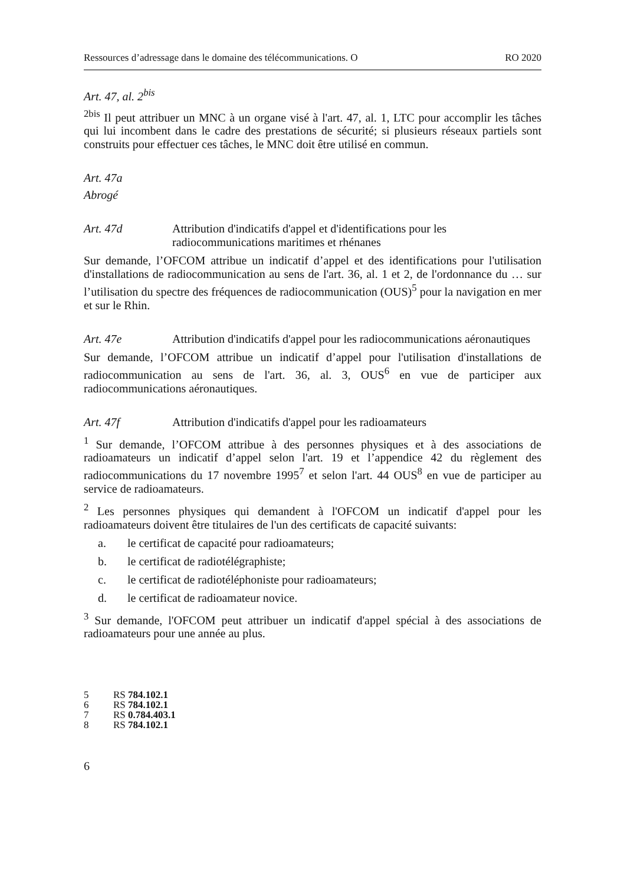Ressources d’adressage dans le domaine des télécommunications. O RO 2020
Art. 47, al. 2<sup>bis</sup>
<sup>2bis</sup> Il peut attribuer un MNC à un organe visé à l'art. 47, al. 1, LTC pour accomplir les tâches qui lui incombent dans le cadre des prestations de sécurité; si plusieurs réseaux partiels sont construits pour effectuer ces tâches, le MNC doit être utilisé en commun.
Art. 47a
Abrogé
Art. 47d Attribution d'indicatifs d'appel et d'identifications pour les radiocommunications maritimes et rhénanes
Sur demande, l’OFCOM attribue un indicatif d’appel et des identifications pour l'utilisation d'installations de radiocommunication au sens de l'art. 36, al. 1 et 2, de l'ordonnance du … sur l’utilisation du spectre des fréquences de radiocommunication (OUS)<sup>5</sup> pour la navigation en mer et sur le Rhin.
Art. 47e Attribution d'indicatifs d'appel pour les radiocommunications aéronautiques
Sur demande, l’OFCOM attribue un indicatif d’appel pour l'utilisation d'installations de radiocommunication au sens de l'art. 36, al. 3, OUS<sup>6</sup> en vue de participer aux radiocommunications aéronautiques.
Art. 47f Attribution d'indicatifs d'appel pour les radioamateurs
<sup>1</sup> Sur demande, l’OFCOM attribue à des personnes physiques et à des associations de radioamateurs un indicatif d’appel selon l'art. 19 et l’appendice 42 du règlement des radiocommunications du 17 novembre 1995<sup>7</sup> et selon l'art. 44 OUS<sup>8</sup> en vue de participer au service de radioamateurs.
<sup>2</sup> Les personnes physiques qui demandent à l'OFCOM un indicatif d'appel pour les radioamateurs doivent être titulaires de l'un des certificats de capacité suivants:
a. le certificat de capacité pour radioamateurs;
b. le certificat de radiotélégraphiste;
c. le certificat de radiotéléphoniste pour radioamateurs;
d. le certificat de radioamateur novice.
<sup>3</sup> Sur demande, l'OFCOM peut attribuer un indicatif d'appel spécial à des associations de radioamateurs pour une année au plus.
5 RS 784.102.1
6 RS 784.102.1
7 RS 0.784.403.1
8 RS 784.102.1
6